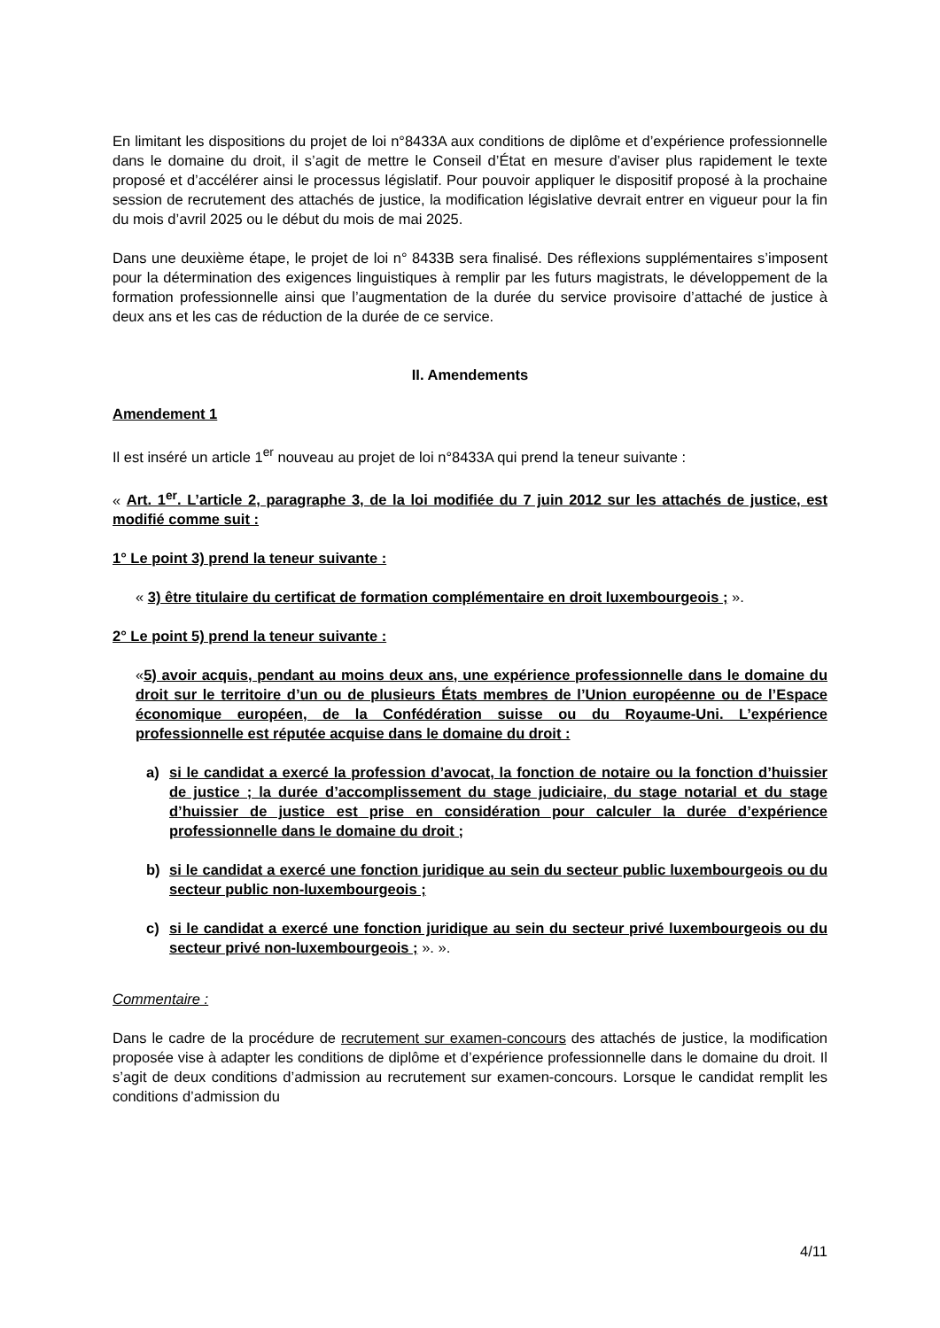En limitant les dispositions du projet de loi n°8433A aux conditions de diplôme et d’expérience professionnelle dans le domaine du droit, il s’agit de mettre le Conseil d’État en mesure d’aviser plus rapidement le texte proposé et d’accélérer ainsi le processus législatif. Pour pouvoir appliquer le dispositif proposé à la prochaine session de recrutement des attachés de justice, la modification législative devrait entrer en vigueur pour la fin du mois d’avril 2025 ou le début du mois de mai 2025.
Dans une deuxième étape, le projet de loi n° 8433B sera finalisé. Des réflexions supplémentaires s’imposent pour la détermination des exigences linguistiques à remplir par les futurs magistrats, le développement de la formation professionnelle ainsi que l’augmentation de la durée du service provisoire d’attaché de justice à deux ans et les cas de réduction de la durée de ce service.
II. Amendements
Amendement 1
Il est inséré un article 1<sup>er</sup> nouveau au projet de loi n°8433A qui prend la teneur suivante :
« Art. 1<sup>er</sup>. L’article 2, paragraphe 3, de la loi modifiée du 7 juin 2012 sur les attachés de justice, est modifié comme suit :
1° Le point 3) prend la teneur suivante :
« 3) être titulaire du certificat de formation complémentaire en droit luxembourgeois ; ».
2° Le point 5) prend la teneur suivante :
«5) avoir acquis, pendant au moins deux ans, une expérience professionnelle dans le domaine du droit sur le territoire d’un ou de plusieurs États membres de l’Union européenne ou de l’Espace économique européen, de la Confédération suisse ou du Royaume-Uni. L’expérience professionnelle est réputée acquise dans le domaine du droit :
a) si le candidat a exercé la profession d’avocat, la fonction de notaire ou la fonction d’huissier de justice ; la durée d’accomplissement du stage judiciaire, du stage notarial et du stage d’huissier de justice est prise en considération pour calculer la durée d’expérience professionnelle dans le domaine du droit ;
b) si le candidat a exercé une fonction juridique au sein du secteur public luxembourgeois ou du secteur public non-luxembourgeois ;
c) si le candidat a exercé une fonction juridique au sein du secteur privé luxembourgeois ou du secteur privé non-luxembourgeois ; ». ».
Commentaire :
Dans le cadre de la procédure de recrutement sur examen-concours des attachés de justice, la modification proposée vise à adapter les conditions de diplôme et d’expérience professionnelle dans le domaine du droit. Il s’agit de deux conditions d’admission au recrutement sur examen-concours. Lorsque le candidat remplit les conditions d’admission du
4/11